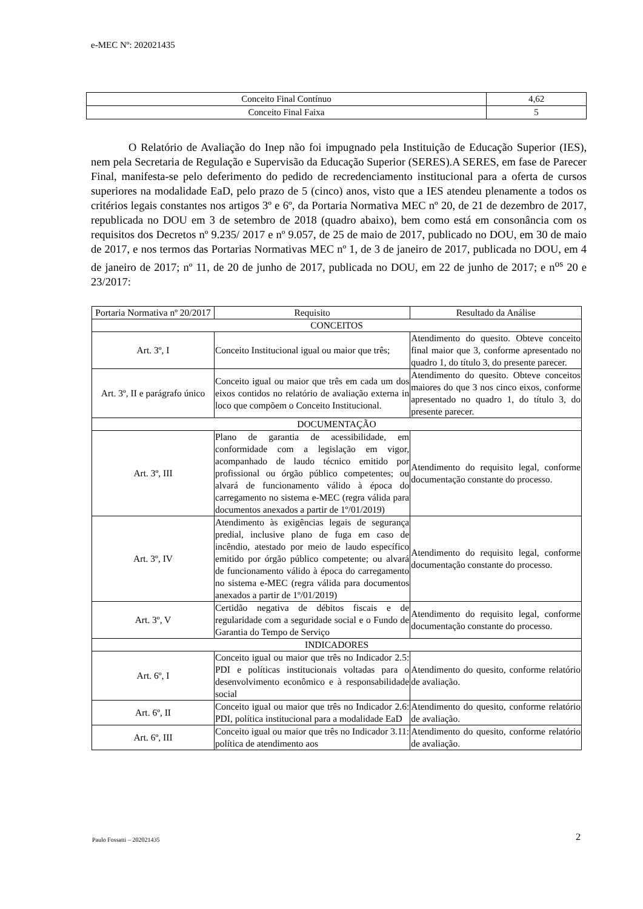e-MEC Nº: 202021435
| Conceito Final Contínuo | 4,62 |
| Conceito Final Faixa | 5 |
O Relatório de Avaliação do Inep não foi impugnado pela Instituição de Educação Superior (IES), nem pela Secretaria de Regulação e Supervisão da Educação Superior (SERES).A SERES, em fase de Parecer Final, manifesta-se pelo deferimento do pedido de recredenciamento institucional para a oferta de cursos superiores na modalidade EaD, pelo prazo de 5 (cinco) anos, visto que a IES atendeu plenamente a todos os critérios legais constantes nos artigos 3º e 6º, da Portaria Normativa MEC nº 20, de 21 de dezembro de 2017, republicada no DOU em 3 de setembro de 2018 (quadro abaixo), bem como está em consonância com os requisitos dos Decretos nº 9.235/ 2017 e nº 9.057, de 25 de maio de 2017, publicado no DOU, em 30 de maio de 2017, e nos termos das Portarias Normativas MEC nº 1, de 3 de janeiro de 2017, publicada no DOU, em 4 de janeiro de 2017; nº 11, de 20 de junho de 2017, publicada no DOU, em 22 de junho de 2017; e n<sup>os</sup> 20 e 23/2017:
| Portaria Normativa nº 20/2017 | Requisito | Resultado da Análise |
| --- | --- | --- |
| CONCEITOS | | |
| Art. 3º, I | Conceito Institucional igual ou maior que três; | Atendimento do quesito. Obteve conceito final maior que 3, conforme apresentado no quadro 1, do título 3, do presente parecer. |
| Art. 3º, II e parágrafo único | Conceito igual ou maior que três em cada um dos eixos contidos no relatório de avaliação externa in loco que compõem o Conceito Institucional. | Atendimento do quesito. Obteve conceitos maiores do que 3 nos cinco eixos, conforme apresentado no quadro 1, do título 3, do presente parecer. |
| DOCUMENTAÇÃO | | |
| Art. 3º, III | Plano de garantia de acessibilidade, em conformidade com a legislação em vigor, acompanhado de laudo técnico emitido por profissional ou órgão público competentes; ou alvará de funcionamento válido à época do carregamento no sistema e-MEC (regra válida para documentos anexados a partir de 1º/01/2019) | Atendimento do requisito legal, conforme documentação constante do processo. |
| Art. 3º, IV | Atendimento às exigências legais de segurança predial, inclusive plano de fuga em caso de incêndio, atestado por meio de laudo específico emitido por órgão público competente; ou alvará de funcionamento válido à época do carregamento no sistema e-MEC (regra válida para documentos anexados a partir de 1º/01/2019) | Atendimento do requisito legal, conforme documentação constante do processo. |
| Art. 3º, V | Certidão negativa de débitos fiscais e de regularidade com a seguridade social e o Fundo de Garantia do Tempo de Serviço | Atendimento do requisito legal, conforme documentação constante do processo. |
| INDICADORES | | |
| Art. 6º, I | Conceito igual ou maior que três no Indicador 2.5: PDI e políticas institucionais voltadas para o desenvolvimento econômico e à responsabilidade social | Atendimento do quesito, conforme relatório de avaliação. |
| Art. 6º, II | Conceito igual ou maior que três no Indicador 2.6: PDI, política institucional para a modalidade EaD | Atendimento do quesito, conforme relatório de avaliação. |
| Art. 6º, III | Conceito igual ou maior que três no Indicador 3.11: política de atendimento aos | Atendimento do quesito, conforme relatório de avaliação. |
Paulo Fossatti – 202021435 2